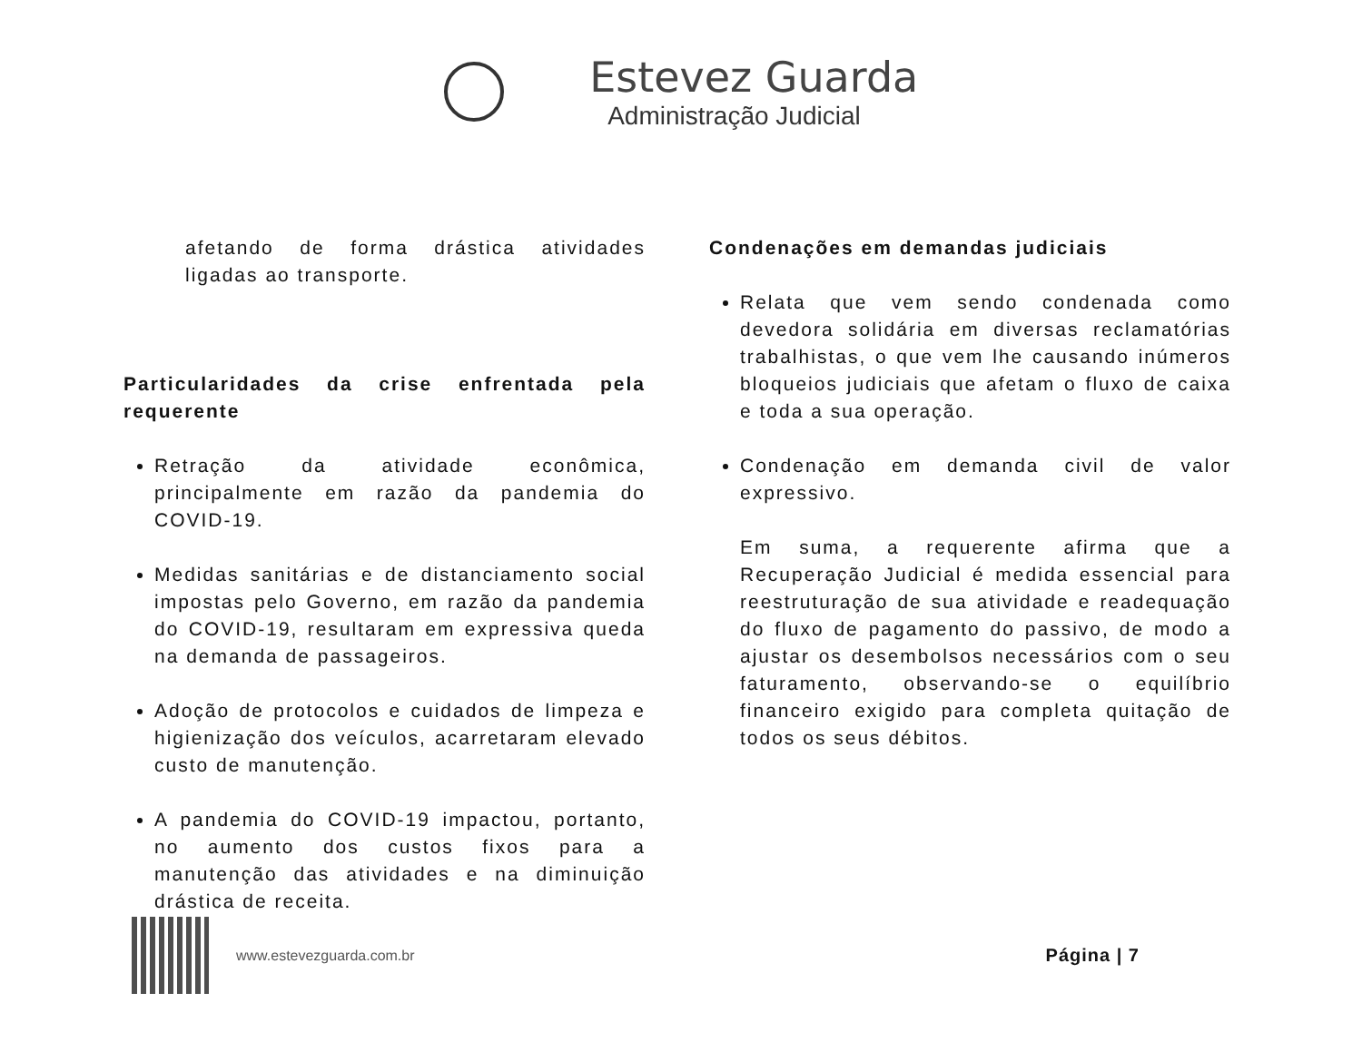Estevez Guarda Administração Judicial
afetando de forma drástica atividades ligadas ao transporte.
Particularidades da crise enfrentada pela requerente
Retração da atividade econômica, principalmente em razão da pandemia do COVID-19.
Medidas sanitárias e de distanciamento social impostas pelo Governo, em razão da pandemia do COVID-19, resultaram em expressiva queda na demanda de passageiros.
Adoção de protocolos e cuidados de limpeza e higienização dos veículos, acarretaram elevado custo de manutenção.
A pandemia do COVID-19 impactou, portanto, no aumento dos custos fixos para a manutenção das atividades e na diminuição drástica de receita.
Condenações em demandas judiciais
Relata que vem sendo condenada como devedora solidária em diversas reclamatórias trabalhistas, o que vem lhe causando inúmeros bloqueios judiciais que afetam o fluxo de caixa e toda a sua operação.
Condenação em demanda civil de valor expressivo.
Em suma, a requerente afirma que a Recuperação Judicial é medida essencial para reestruturação de sua atividade e readequação do fluxo de pagamento do passivo, de modo a ajustar os desembolsos necessários com o seu faturamento, observando-se o equilíbrio financeiro exigido para completa quitação de todos os seus débitos.
www.estevezguarda.com.br
Página | 7